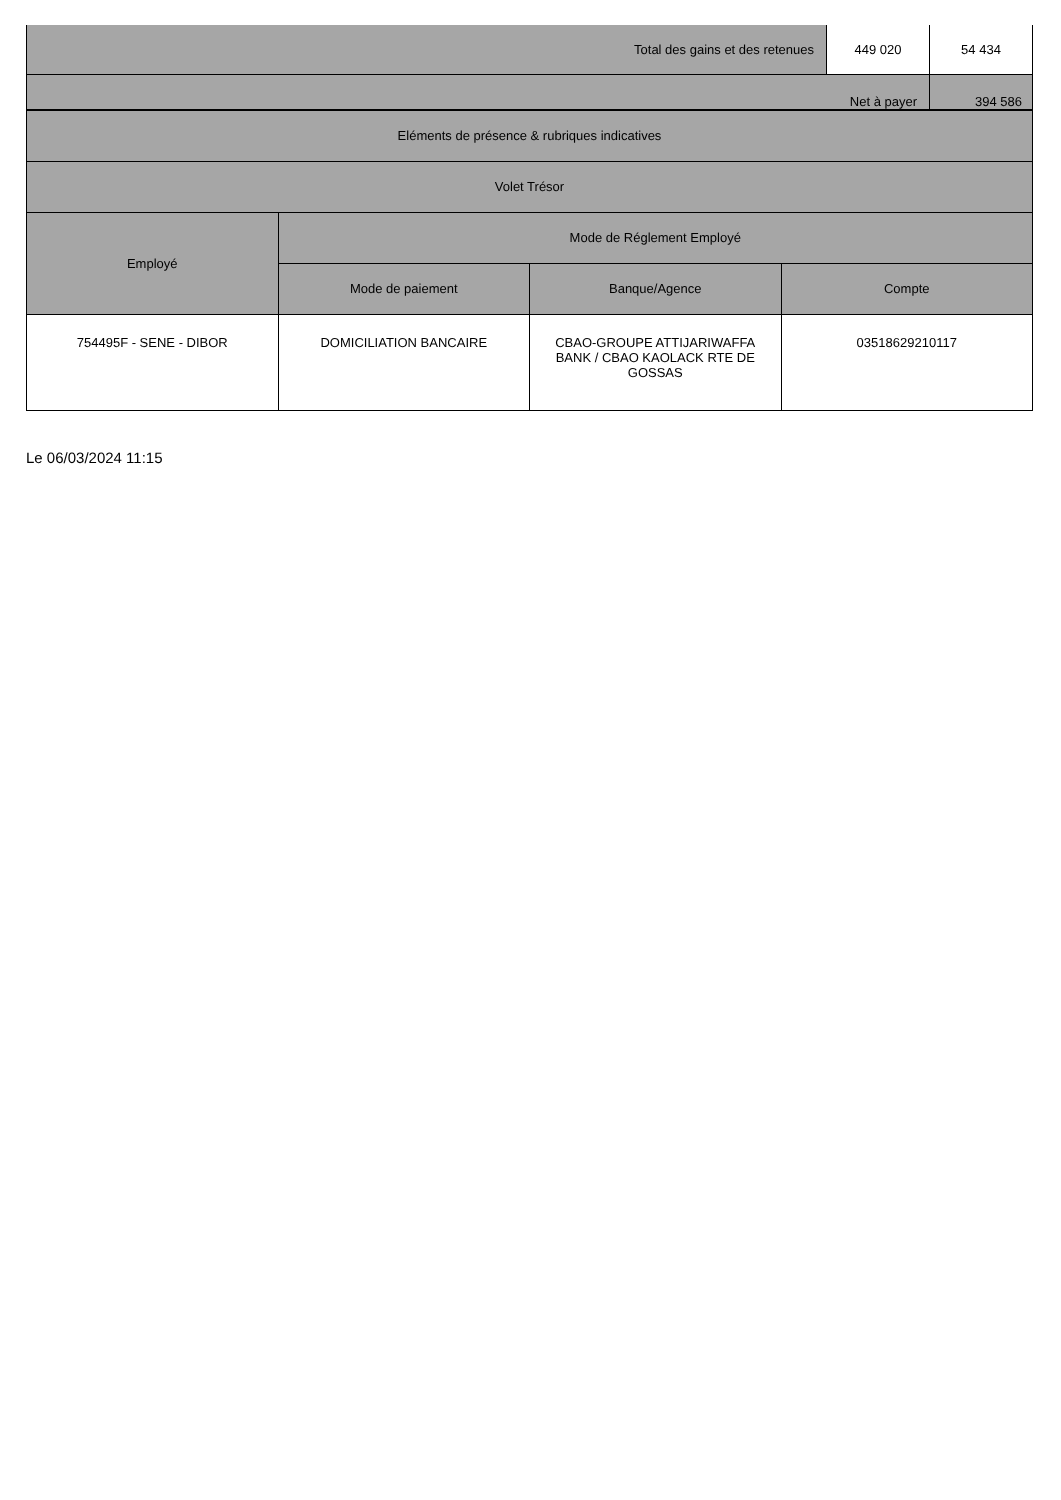| Total des gains et des retenues | 449 020 | 54 434 |
| Net à payer | | 394 586 |
| Eléments de présence & rubriques indicatives | | | |
| --- | --- | --- | --- |
| Volet Trésor | | | |
| Employé | Mode de Réglement Employé | | |
| | Mode de paiement | Banque/Agence | Compte |
| 754495F - SENE - DIBOR | DOMICILIATION BANCAIRE | CBAO-GROUPE ATTIJARIWAFFA BANK / CBAO KAOLACK RTE DE GOSSAS | 03518629210117 |
Le 06/03/2024 11:15